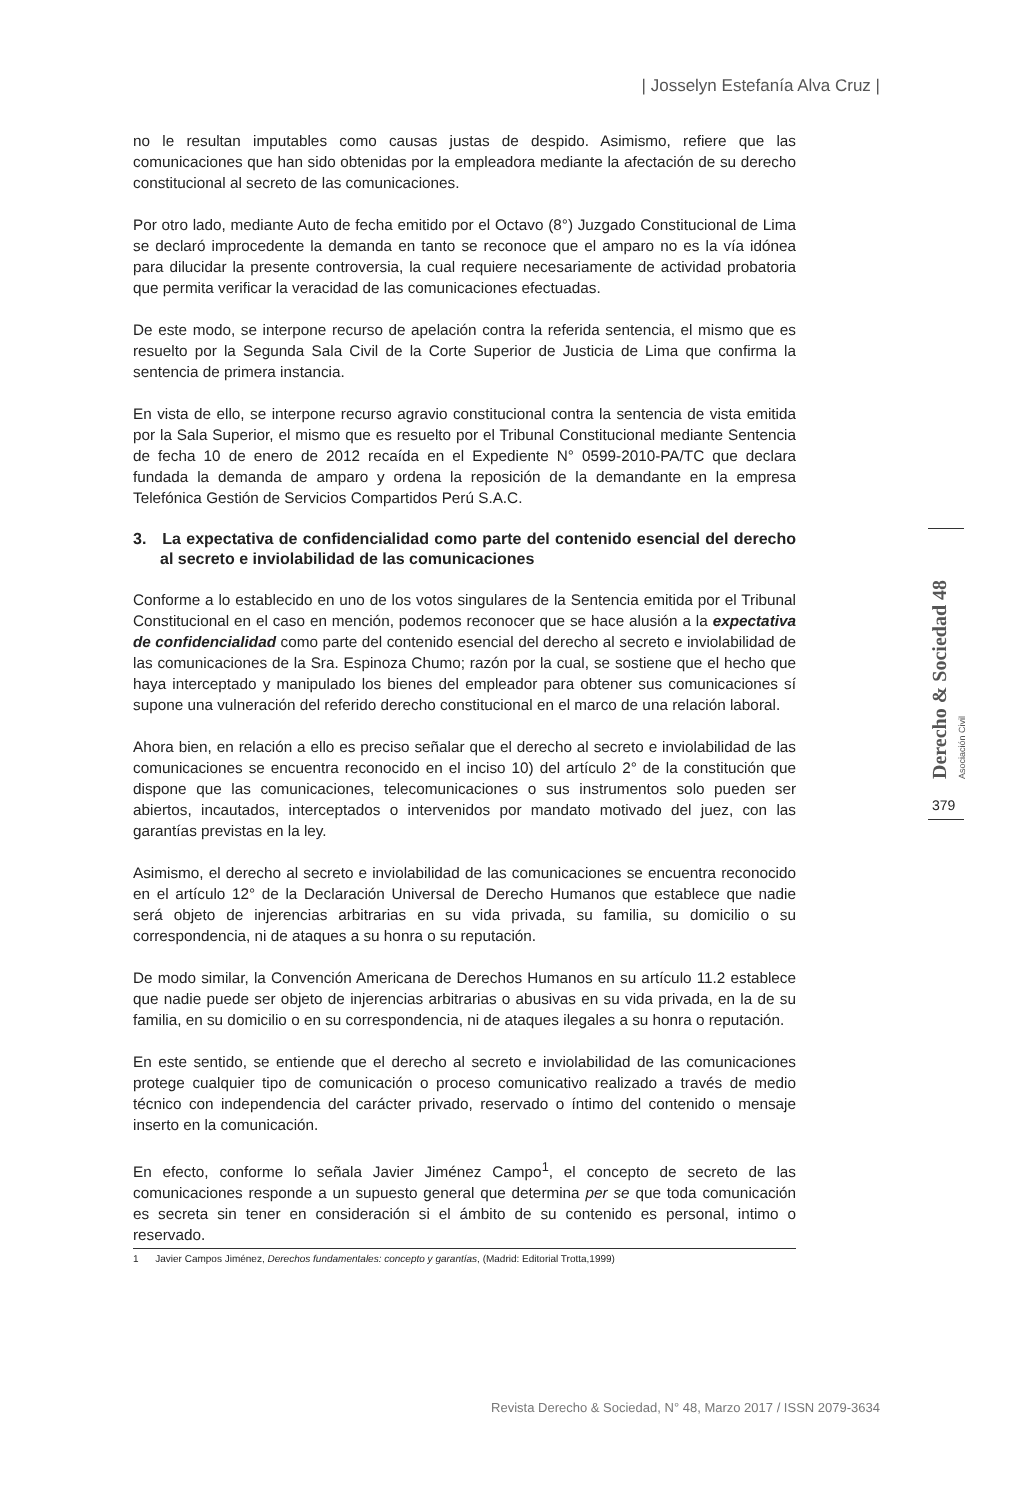| Josselyn Estefanía Alva Cruz |
no le resultan imputables como causas justas de despido. Asimismo, refiere que las comunicaciones que han sido obtenidas por la empleadora mediante la afectación de su derecho constitucional al secreto de las comunicaciones.
Por otro lado, mediante Auto de fecha emitido por el Octavo (8°) Juzgado Constitucional de Lima se declaró improcedente la demanda en tanto se reconoce que el amparo no es la vía idónea para dilucidar la presente controversia, la cual requiere necesariamente de actividad probatoria que permita verificar la veracidad de las comunicaciones efectuadas.
De este modo, se interpone recurso de apelación contra la referida sentencia, el mismo que es resuelto por la Segunda Sala Civil de la Corte Superior de Justicia de Lima que confirma la sentencia de primera instancia.
En vista de ello, se interpone recurso agravio constitucional contra la sentencia de vista emitida por la Sala Superior, el mismo que es resuelto por el Tribunal Constitucional mediante Sentencia de fecha 10 de enero de 2012 recaída en el Expediente N° 0599-2010-PA/TC que declara fundada la demanda de amparo y ordena la reposición de la demandante en la empresa Telefónica Gestión de Servicios Compartidos Perú S.A.C.
3. La expectativa de confidencialidad como parte del contenido esencial del derecho al secreto e inviolabilidad de las comunicaciones
Conforme a lo establecido en uno de los votos singulares de la Sentencia emitida por el Tribunal Constitucional en el caso en mención, podemos reconocer que se hace alusión a la expectativa de confidencialidad como parte del contenido esencial del derecho al secreto e inviolabilidad de las comunicaciones de la Sra. Espinoza Chumo; razón por la cual, se sostiene que el hecho que haya interceptado y manipulado los bienes del empleador para obtener sus comunicaciones sí supone una vulneración del referido derecho constitucional en el marco de una relación laboral.
Ahora bien, en relación a ello es preciso señalar que el derecho al secreto e inviolabilidad de las comunicaciones se encuentra reconocido en el inciso 10) del artículo 2° de la constitución que dispone que las comunicaciones, telecomunicaciones o sus instrumentos solo pueden ser abiertos, incautados, interceptados o intervenidos por mandato motivado del juez, con las garantías previstas en la ley.
Asimismo, el derecho al secreto e inviolabilidad de las comunicaciones se encuentra reconocido en el artículo 12° de la Declaración Universal de Derecho Humanos que establece que nadie será objeto de injerencias arbitrarias en su vida privada, su familia, su domicilio o su correspondencia, ni de ataques a su honra o su reputación.
De modo similar, la Convención Americana de Derechos Humanos en su artículo 11.2 establece que nadie puede ser objeto de injerencias arbitrarias o abusivas en su vida privada, en la de su familia, en su domicilio o en su correspondencia, ni de ataques ilegales a su honra o reputación.
En este sentido, se entiende que el derecho al secreto e inviolabilidad de las comunicaciones protege cualquier tipo de comunicación o proceso comunicativo realizado a través de medio técnico con independencia del carácter privado, reservado o íntimo del contenido o mensaje inserto en la comunicación.
En efecto, conforme lo señala Javier Jiménez Campo<sup>1</sup>, el concepto de secreto de las comunicaciones responde a un supuesto general que determina per se que toda comunicación es secreta sin tener en consideración si el ámbito de su contenido es personal, intimo o reservado.
Derecho & Sociedad 48 Asociación Civil
379
1 Javier Campos Jiménez, Derechos fundamentales: concepto y garantías, (Madrid: Editorial Trotta,1999)
Revista Derecho & Sociedad, N° 48, Marzo 2017 / ISSN 2079-3634